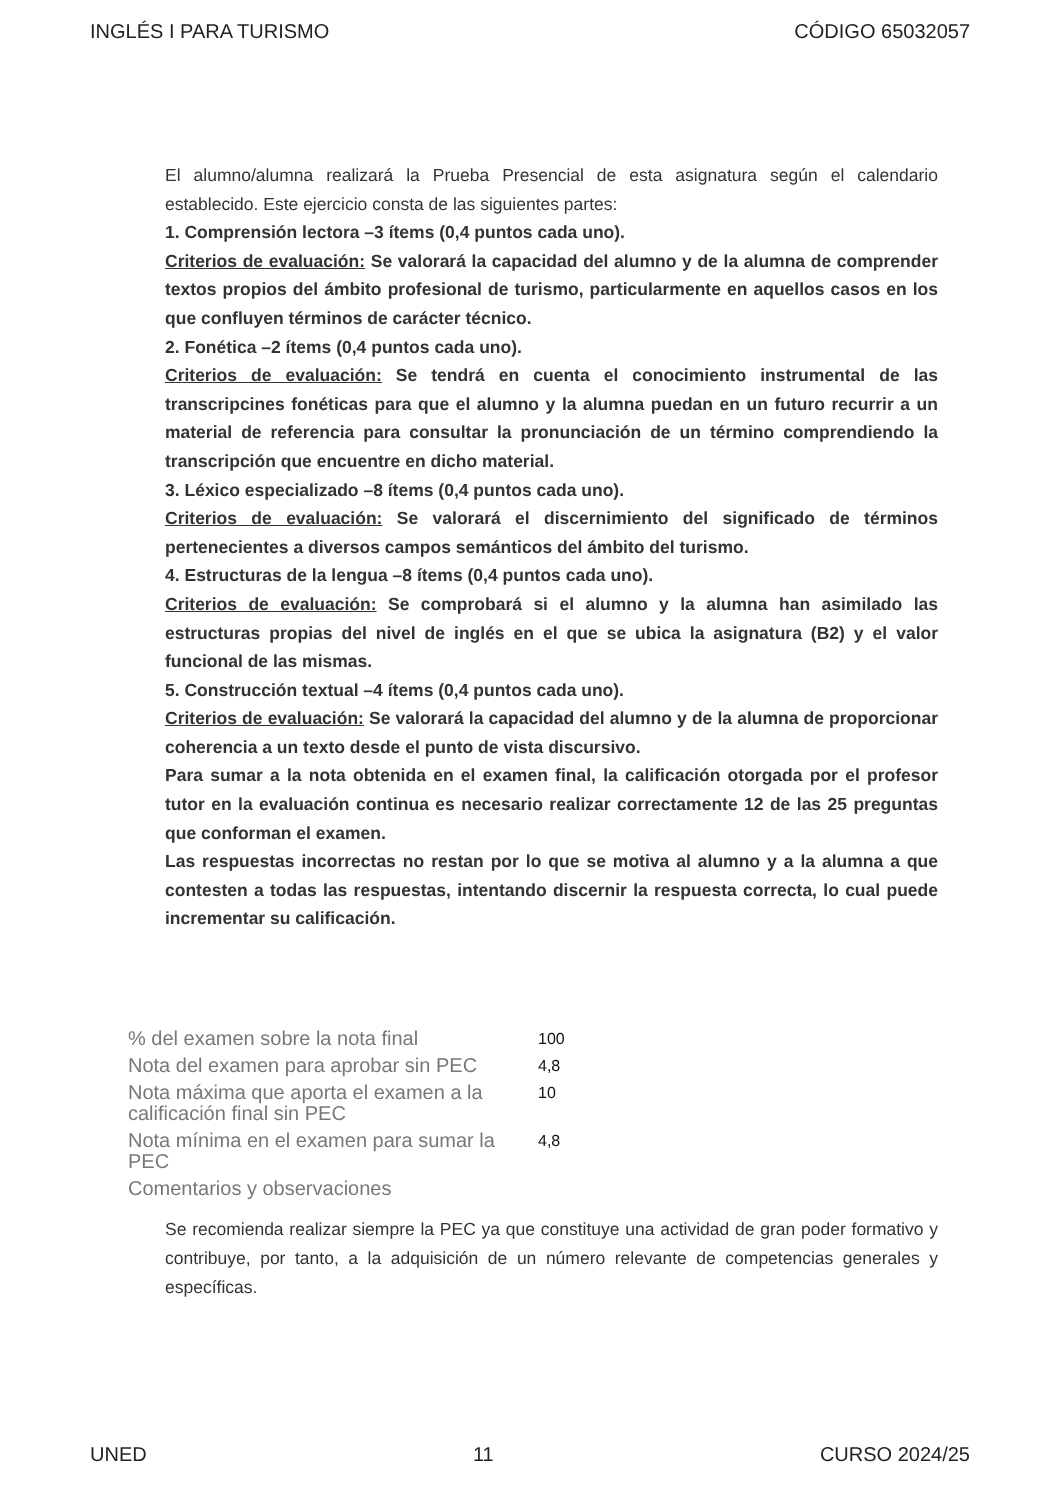INGLÉS I PARA TURISMO CÓDIGO 65032057
El alumno/alumna realizará la Prueba Presencial de esta asignatura según el calendario establecido. Este ejercicio consta de las siguientes partes:
1. Comprensión lectora –3 ítems (0,4 puntos cada uno).
Criterios de evaluación: Se valorará la capacidad del alumno y de la alumna de comprender textos propios del ámbito profesional de turismo, particularmente en aquellos casos en los que confluyen términos de carácter técnico.
2. Fonética –2 ítems (0,4 puntos cada uno).
Criterios de evaluación: Se tendrá en cuenta el conocimiento instrumental de las transcripcines fonéticas para que el alumno y la alumna puedan en un futuro recurrir a un material de referencia para consultar la pronunciación de un término comprendiendo la transcripción que encuentre en dicho material.
3. Léxico especializado –8 ítems (0,4 puntos cada uno).
Criterios de evaluación: Se valorará el discernimiento del significado de términos pertenecientes a diversos campos semánticos del ámbito del turismo.
4. Estructuras de la lengua –8 ítems (0,4 puntos cada uno).
Criterios de evaluación: Se comprobará si el alumno y la alumna han asimilado las estructuras propias del nivel de inglés en el que se ubica la asignatura (B2) y el valor funcional de las mismas.
5. Construcción textual –4 ítems (0,4 puntos cada uno).
Criterios de evaluación: Se valorará la capacidad del alumno y de la alumna de proporcionar coherencia a un texto desde el punto de vista discursivo.
Para sumar a la nota obtenida en el examen final, la calificación otorgada por el profesor tutor en la evaluación continua es necesario realizar correctamente 12 de las 25 preguntas que conforman el examen.
Las respuestas incorrectas no restan por lo que se motiva al alumno y a la alumna a que contesten a todas las respuestas, intentando discernir la respuesta correcta, lo cual puede incrementar su calificación.
| % del examen sobre la nota final | 100 |
| Nota del examen para aprobar sin PEC | 4,8 |
| Nota máxima que aporta el examen a la calificación final sin PEC | 10 |
| Nota mínima en el examen para sumar la PEC | 4,8 |
| Comentarios y observaciones | |
Se recomienda realizar siempre la PEC ya que constituye una actividad de gran poder formativo y contribuye, por tanto, a la adquisición de un número relevante de competencias generales y específicas.
UNED 11 CURSO 2024/25